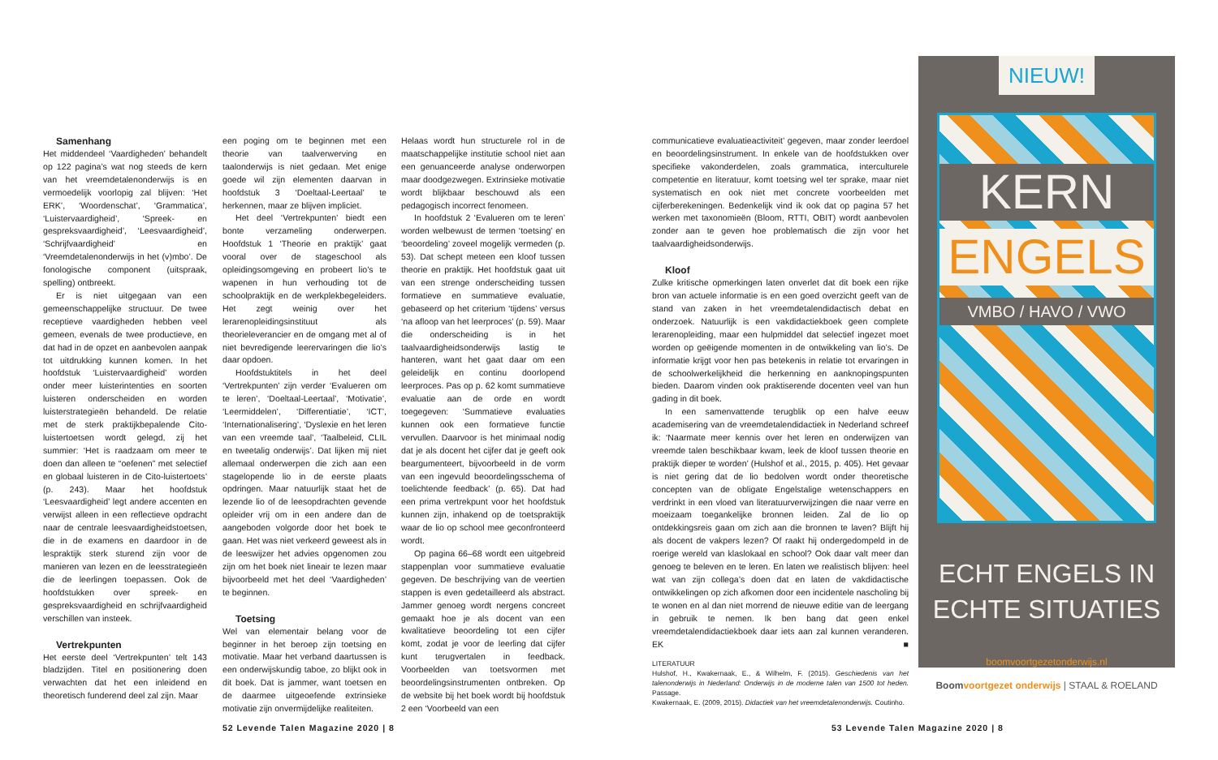Samenhang
Het middendeel ‘Vaardigheden’ behandelt op 122 pagina’s wat nog steeds de kern van het vreemdetalenonderwijs is en vermoedelijk voorlopig zal blijven: ‘Het ERK’, ‘Woordenschat’, ‘Grammatica’, ‘Luistervaardigheid’, ‘Spreek- en gespreksvaardigheid’, ‘Leesvaardigheid’, ‘Schrijfvaardigheid’ en ‘Vreemdetalenonderwijs in het (v)mbo’. De fonologische component (uitspraak, spelling) ontbreekt.
Er is niet uitgegaan van een gemeenschappelijke structuur. De twee receptieve vaardigheden hebben veel gemeen, evenals de twee productieve, en dat had in de opzet en aanbevolen aanpak tot uitdrukking kunnen komen. In het hoofdstuk ‘Luistervaardigheid’ worden onder meer luisterintenties en soorten luisteren onderscheiden en worden luisterstrategieën behandeld. De relatie met de sterk praktijkbepalende Cito-luistertoetsen wordt gelegd, zij het summier: ‘Het is raadzaam om meer te doen dan alleen te “oefenen” met selectief en globaal luisteren in de Cito-luistertoets’ (p. 243). Maar het hoofdstuk ‘Leesvaardigheid’ legt andere accenten en verwijst alleen in een reflectieve opdracht naar de centrale leesvaardigheidstoetsen, die in de examens en daardoor in de lespraktijk sterk sturend zijn voor de manieren van lezen en de leesstrategieën die de leerlingen toepassen. Ook de hoofdstukken over spreek- en gespreksvaardigheid en schrijfvaardigheid verschillen van insteek.
Vertrekpunten
Het eerste deel ‘Vertrekpunten’ telt 143 bladzijden. Titel en positionering doen verwachten dat het een inleidend en theoretisch funderend deel zal zijn. Maar
een poging om te beginnen met een theorie van taalverwerving en taalonderwijs is niet gedaan. Met enige goede wil zijn elementen daarvan in hoofdstuk 3 ‘Doeltaal-Leertaal’ te herkennen, maar ze blijven impliciet.
Het deel ‘Vertrekpunten’ biedt een bonte verzameling onderwerpen. Hoofdstuk 1 ‘Theorie en praktijk’ gaat vooral over de stageschool als opleidingsomgeving en probeert lio’s te wapenen in hun verhouding tot de schoolpraktijk en de werkplekbegeleiders. Het zegt weinig over het lerarenopleidingsinstituut als theorieleverancier en de omgang met al of niet bevredigende leerervaringen die lio’s daar opdoen.
Hoofdstuktitels in het deel ‘Vertrekpunten’ zijn verder ‘Evalueren om te leren’, ‘Doeltaal-Leertaal’, ‘Motivatie’, ‘Leermiddelen’, ‘Differentiatie’, ‘ICT’, ‘Internationalisering’, ‘Dyslexie en het leren van een vreemde taal’, ‘Taalbeleid, CLIL en tweetalig onderwijs’. Dat lijken mij niet allemaal onderwerpen die zich aan een stagelopende lio in de eerste plaats opdringen. Maar natuurlijk staat het de lezende lio of de leesopdrachten gevende opleider vrij om in een andere dan de aangeboden volgorde door het boek te gaan. Het was niet verkeerd geweest als in de leeswijzer het advies opgenomen zou zijn om het boek niet lineair te lezen maar bijvoorbeeld met het deel ‘Vaardigheden’ te beginnen.
Toetsing
Wel van elementair belang voor de beginner in het beroep zijn toetsing en motivatie. Maar het verband daartussen is een onderwijskundig taboe, zo blijkt ook in dit boek. Dat is jammer, want toetsen en de daarmee uitgeoefende extrinsieke motivatie zijn onvermijdelijke realiteiten.
Helaas wordt hun structurele rol in de maatschappelijke institutie school niet aan een genuanceerde analyse onderworpen maar doodgezwegen. Extrinsieke motivatie wordt blijkbaar beschouwd als een pedagogisch incorrect fenomeen.
In hoofdstuk 2 ‘Evalueren om te leren’ worden welbewust de termen ‘toetsing’ en ‘beoordeling’ zoveel mogelijk vermeden (p. 53). Dat schept meteen een kloof tussen theorie en praktijk. Het hoofdstuk gaat uit van een strenge onderscheiding tussen formatieve en summatieve evaluatie, gebaseerd op het criterium ‘tijdens’ versus ‘na afloop van het leerproces’ (p. 59). Maar die onderscheiding is in het taalvaardigheidsonderwijs lastig te hanteren, want het gaat daar om een geleidelijk en continu doorlopend leerproces. Pas op p. 62 komt summatieve evaluatie aan de orde en wordt toegegeven: ‘Summatieve evaluaties kunnen ook een formatieve functie vervullen. Daarvoor is het minimaal nodig dat je als docent het cijfer dat je geeft ook beargumenteert, bijvoorbeeld in de vorm van een ingevuld beoordelingsschema of toelichtende feedback’ (p. 65). Dat had een prima vertrekpunt voor het hoofdstuk kunnen zijn, inhakend op de toetspraktijk waar de lio op school mee geconfronteerd wordt.
Op pagina 66–68 wordt een uitgebreid stappenplan voor summatieve evaluatie gegeven. De beschrijving van de veertien stappen is even gedetailleerd als abstract. Jammer genoeg wordt nergens concreet gemaakt hoe je als docent van een kwalitatieve beoordeling tot een cijfer komt, zodat je voor de leerling dat cijfer kunt terugvertalen in feedback. Voorbeelden van toetsvormen met beoordelingsinstrumenten ontbreken. Op de website bij het boek wordt bij hoofdstuk 2 een ‘Voorbeeld van een
communicatieve evaluatieactiviteit’ gegeven, maar zonder leerdoel en beoordelingsinstrument. In enkele van de hoofdstukken over specifieke vakonderdelen, zoals grammatica, interculturele competentie en literatuur, komt toetsing wel ter sprake, maar niet systematisch en ook niet met concrete voorbeelden met cijferberekeningen. Bedenkelijk vind ik ook dat op pagina 57 het werken met taxonomieën (Bloom, RTTI, OBIT) wordt aanbevolen zonder aan te geven hoe problematisch die zijn voor het taalvaardigheidsonderwijs.
Kloof
Zulke kritische opmerkingen laten onverlet dat dit boek een rijke bron van actuele informatie is en een goed overzicht geeft van de stand van zaken in het vreemdetalendidactisch debat en onderzoek. Natuurlijk is een vakdidactiekboek geen complete lerarenopleiding, maar een hulpmiddel dat selectief ingezet moet worden op geëigende momenten in de ontwikkeling van lio’s. De informatie krijgt voor hen pas betekenis in relatie tot ervaringen in de schoolwerkelijkheid die herkenning en aanknopingspunten bieden. Daarom vinden ook praktiserende docenten veel van hun gading in dit boek.
In een samenvattende terugblik op een halve eeuw academisering van de vreemdetalendidactiek in Nederland schreef ik: ‘Naarmate meer kennis over het leren en onderwijzen van vreemde talen beschikbaar kwam, leek de kloof tussen theorie en praktijk dieper te worden’ (Hulshof et al., 2015, p. 405). Het gevaar is niet gering dat de lio bedolven wordt onder theoretische concepten van de obligate Engelstalige wetenschappers en verdrinkt in een vloed van literatuurverwijzingen die naar verre en moeizaam toegankelijke bronnen leiden. Zal de lio op ontdekkingsreis gaan om zich aan die bronnen te laven? Blijft hij als docent de vakpers lezen? Of raakt hij ondergedompeld in de roerige wereld van klaslokaal en school? Ook daar valt meer dan genoeg te beleven en te leren. En laten we realistisch blijven: heel wat van zijn collega’s doen dat en laten de vakdidactische ontwikkelingen op zich afkomen door een incidentele nascholing bij te wonen en al dan niet morrend de nieuwe editie van de leergang in gebruik te nemen. Ik ben bang dat geen enkel vreemdetalendidactiekboek daar iets aan zal kunnen veranderen. EK ■
LITERATUUR
Hulshof, H., Kwakernaak, E., & Wilhelm, F. (2015). Geschiedenis van het talenonderwijs in Nederland: Onderwijs in de moderne talen van 1500 tot heden. Passage.
Kwakernaak, E. (2009, 2015). Didactiek van het vreemdetalenonderwijs. Coutinho.
NIEUW!
KERN
ENGELS
VMBO / HAVO / VWO
ECHT ENGELS IN
ECHTE SITUATIES
boomvoortgezetonderwijs.nl
Boom voortgezet onderwijs | STAAL & ROELAND
52 Levende Talen Magazine 2020 | 8
53 Levende Talen Magazine 2020 | 8